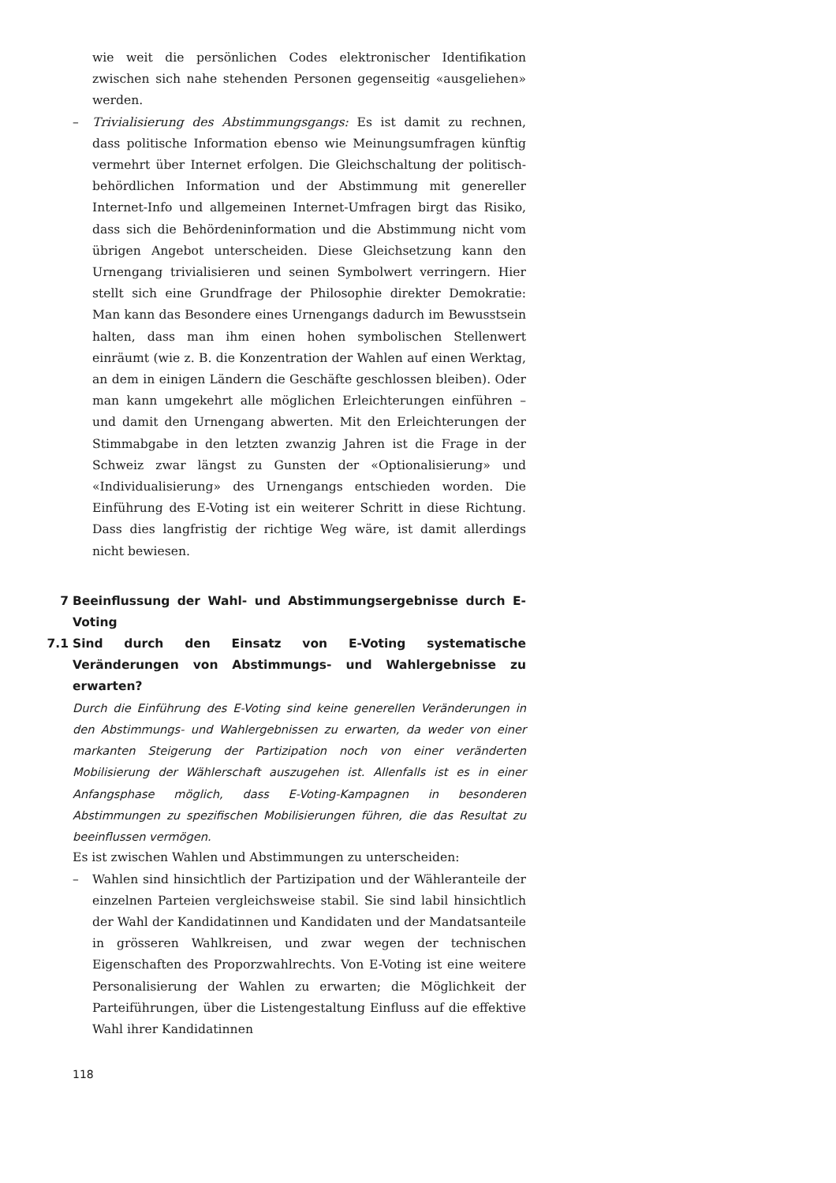wie weit die persönlichen Codes elektronischer Identifikation zwischen sich nahe stehenden Personen gegenseitig «ausgeliehen» werden.
– Trivialisierung des Abstimmungsgangs: Es ist damit zu rechnen, dass politische Information ebenso wie Meinungsumfragen künftig vermehrt über Internet erfolgen. Die Gleichschaltung der politisch-behördlichen Information und der Abstimmung mit genereller Internet-Info und allgemeinen Internet-Umfragen birgt das Risiko, dass sich die Behördeninformation und die Abstimmung nicht vom übrigen Angebot unterscheiden. Diese Gleichsetzung kann den Urnengang trivialisieren und seinen Symbolwert verringern. Hier stellt sich eine Grundfrage der Philosophie direkter Demokratie: Man kann das Besondere eines Urnengangs dadurch im Bewusstsein halten, dass man ihm einen hohen symbolischen Stellenwert einräumt (wie z. B. die Konzentration der Wahlen auf einen Werktag, an dem in einigen Ländern die Geschäfte geschlossen bleiben). Oder man kann umgekehrt alle möglichen Erleichterungen einführen – und damit den Urnengang abwerten. Mit den Erleichterungen der Stimmabgabe in den letzten zwanzig Jahren ist die Frage in der Schweiz zwar längst zu Gunsten der «Optionalisierung» und «Individualisierung» des Urnengangs entschieden worden. Die Einführung des E-Voting ist ein weiterer Schritt in diese Richtung. Dass dies langfristig der richtige Weg wäre, ist damit allerdings nicht bewiesen.
7 Beeinflussung der Wahl- und Abstimmungsergebnisse durch E-Voting
7.1 Sind durch den Einsatz von E-Voting systematische Veränderungen von Abstimmungs- und Wahlergebnisse zu erwarten?
Durch die Einführung des E-Voting sind keine generellen Veränderungen in den Abstimmungs- und Wahlergebnissen zu erwarten, da weder von einer markanten Steigerung der Partizipation noch von einer veränderten Mobilisierung der Wählerschaft auszugehen ist. Allenfalls ist es in einer Anfangsphase möglich, dass E-Voting-Kampagnen in besonderen Abstimmungen zu spezifischen Mobilisierungen führen, die das Resultat zu beeinflussen vermögen.
Es ist zwischen Wahlen und Abstimmungen zu unterscheiden:
– Wahlen sind hinsichtlich der Partizipation und der Wähleranteile der einzelnen Parteien vergleichsweise stabil. Sie sind labil hinsichtlich der Wahl der Kandidatinnen und Kandidaten und der Mandatsanteile in grösseren Wahlkreisen, und zwar wegen der technischen Eigenschaften des Proporzwahlrechts. Von E-Voting ist eine weitere Personalisierung der Wahlen zu erwarten; die Möglichkeit der Parteiführungen, über die Listengestaltung Einfluss auf die effektive Wahl ihrer Kandidatinnen
118